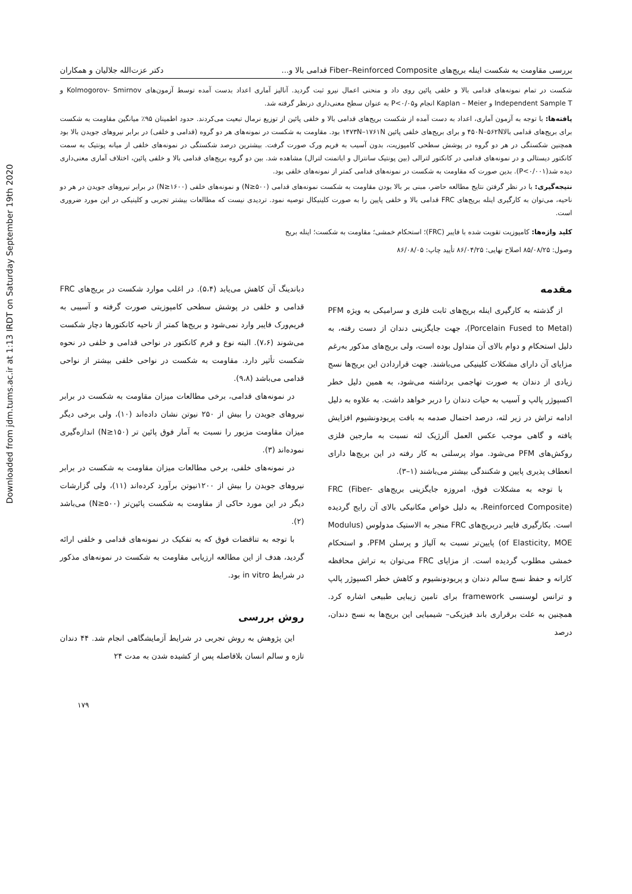Downloaded from jdm.tums.ac.ir at 1:13 IRDT on Saturday September 19th 2020
بررسی مقاومت به شکست اینله بریج‌های Fiber–Reinforced Composite قدامی بالا و... دکتر عزت‌الله جلالیان و همکاران
شکست در تمام نمونه‌های قدامی بالا و خلفی پائین روی داد و منحنی اعمال نیرو ثبت گردید. آنالیز آماری اعداد بدست آمده توسط آزمون‌های Kolmogorov- Smirnov و Independent Sample T و Kaplan – Meier انجام وP<۰/۰۵ به عنوان سطح معنی‌داری درنظر گرفته شد.
یافته‌ها: با توجه به آزمون آماری، اعداد به دست آمده از شکست بریج‌های قدامی بالا و خلفی پائین از توزیع نرمال تبعیت می‌کردند. حدود اطمینان ۹۵٪ میانگین مقاومت به شکست برای بریج‌های قدامی بالا۴۵۰N–۵۶۲N و برای بریج‌های خلفی پائین ۱۴۷۳N–۱۷۶۱N بود. مقاومت به شکست در نمونه‌های هر دو گروه (قدامی و خلفی) در برابر نیروهای جویدن بالا بود همچنین شکستگی در هر دو گروه در پوشش سطحی کامپوزیت، بدون آسیب به فریم ورک صورت گرفت. بیشترین درصد شکستگی در نمونه‌های خلفی از میانه پونتیک به سمت کانکتور دیستالی و در نمونه‌های قدامی در کانکتور لترالی (بین پونتیک سانترال و اباتمنت لترال) مشاهده شد. بین دو گروه بریج‌های قدامی بالا و خلفی پائین، اختلاف آماری معنی‌داری دیده شد(P<۰/۰۰۱). بدین صورت که مقاومت به شکست در نمونه‌های قدامی کمتر از نمونه‌های خلفی بود.
نتیجه‌گیری: با در نظر گرفتن نتایج مطالعه حاضر، مبنی بر بالا بودن مقاومت به شکست نمونه‌های قدامی (N≥۵۰۰) و نمونه‌های خلفی (N≥۱۶۰۰) در برابر نیروهای جویدن در هر دو ناحیه، می‌توان به کارگیری اینله بریج‌های FRC قدامی بالا و خلفی پایین را به صورت کلینیکال توصیه نمود. تردیدی نیست که مطالعات بیشتر تجربی و کلینیکی در این مورد ضروری است.
کلید واژه‌ها: کامپوزیت تقویت شده با فایبر (FRC)؛ استحکام خمشی؛ مقاومت به شکست؛ اینله بریج
وصول: ۸۵/۰۸/۲۵ اصلاح نهایی: ۸۶/۰۴/۲۵ تأیید چاپ: ۸۶/۰۸/۰۵
مقدمه
از گذشته به کارگیری اینله بریج‌های ثابت فلزی و سرامیکی به ویژه PFM (Porcelain Fused to Metal)، جهت جایگزینی دندان از دست رفته، به دلیل استحکام و دوام بالای آن متداول بوده است، ولی بریج‌های مذکور به‌رغم مزایای آن دارای مشکلات کلینیکی می‌باشند. جهت قراردادن این بریج‌ها نسج زیادی از دندان به صورت تهاجمی برداشته می‌شود، به همین دلیل خطر اکسپوژر پالپ و آسیب به حیات دندان را دربر خواهد داشت. به علاوه به دلیل ادامه تراش در زیر لثه، درصد احتمال صدمه به بافت پریودونشیوم افزایش یافته و گاهی موجب عکس العمل آلرژیک لثه نسبت به مارجین فلزی روکش‌های PFM می‌شود. مواد پرسلنی به کار رفته در این بریج‌ها دارای انعطاف پذیری پایین و شکنندگی بیشتر می‌باشند (۱–۳).
با توجه به مشکلات فوق، امروزه جایگزینی بریج‌های FRC (Fiber- Reinforced Composite)، به دلیل خواص مکانیکی بالای آن رایج گردیده است. بکارگیری فایبر دربریج‌های FRC منجر به الاستیک مدولوس (Modulus of Elasticity, MOE) پایین‌تر نسبت به آلیاژ و پرسلن PFM، و استحکام خمشی مطلوب گردیده است. از مزایای FRC می‌توان به تراش محافظه کارانه و حفظ نسج سالم دندان و پریودونشیوم و کاهش خطر اکسپوژر پالپ و ترانس لوسنسی framework برای تامین زیبایی طبیعی اشاره کرد. همچنین به علت برقراری باند فیزیکی– شیمیایی این بریج‌ها به نسج دندان، درصد
دباندینگ آن کاهش می‌یابد (۵،۴). در اغلب موارد شکست در بریج‌های FRC قدامی و خلفی در پوشش سطحی کامپوزیتی صورت گرفته و آسیبی به فریم‌ورک فایبر وارد نمی‌شود و بریج‌ها کمتر از ناحیه کانکتورها دچار شکست می‌شوند (۷،۶). البته نوع و فرم کانکتور در نواحی قدامی و خلفی در نحوه شکست تأثیر دارد. مقاومت به شکست در نواحی خلفی بیشتر از نواحی قدامی می‌باشد (۹،۸).
در نمونه‌های قدامی، برخی مطالعات میزان مقاومت به شکست در برابر نیروهای جویدن را بیش از ۲۵۰ نیوتن نشان داده‌اند (۱۰)، ولی برخی دیگر میزان مقاومت مزبور را نسبت به آمار فوق پائین تر (N≥۱۵۰) اندازه‌گیری نموده‌اند (۳).
در نمونه‌های خلفی، برخی مطالعات میزان مقاومت به شکست در برابر نیروهای جویدن را بیش از ۱۲۰۰نیوتن برآورد کرده‌اند (۱۱)، ولی گزارشات دیگر در این مورد حاکی از مقاومت به شکست پائین‌تر (N≥۵۰۰) می‌باشد (۲).
با توجه به تناقضات فوق که به تفکیک در نمونه‌های قدامی و خلفی ارائه گردید، هدف از این مطالعه ارزیابی مقاومت به شکست در نمونه‌های مذکور در شرایط in vitro بود.
روش بررسی
این پژوهش به روش تجربی در شرایط آزمایشگاهی انجام شد. ۴۴ دندان تازه و سالم انسان بلافاصله پس از کشیده شدن به مدت ۲۴
۱۷۹